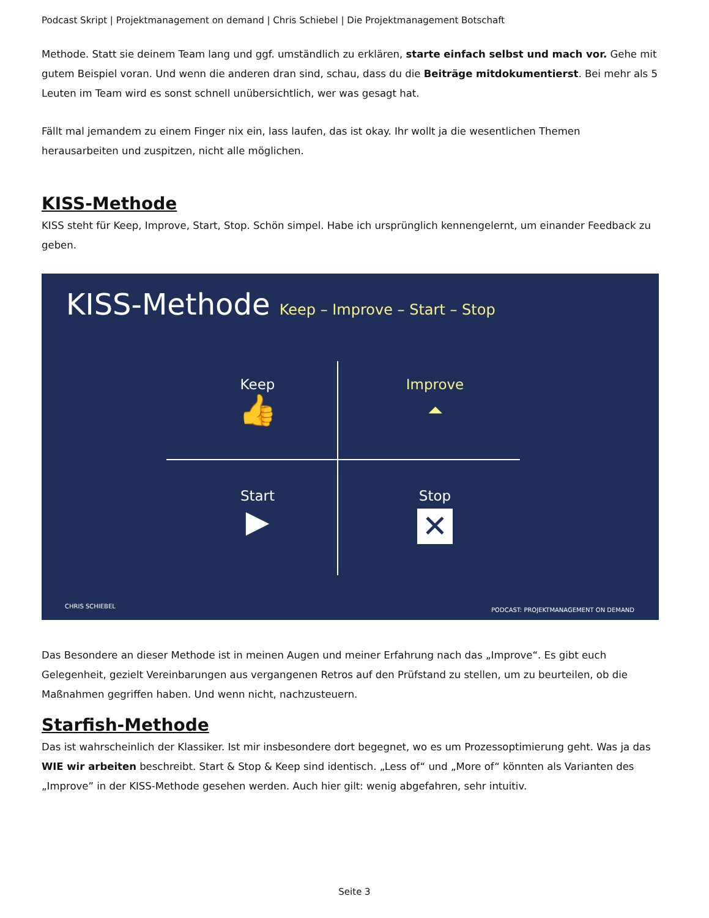Podcast Skript | Projektmanagement on demand | Chris Schiebel | Die Projektmanagement Botschaft
Methode. Statt sie deinem Team lang und ggf. umständlich zu erklären, starte einfach selbst und mach vor. Gehe mit gutem Beispiel voran. Und wenn die anderen dran sind, schau, dass du die Beiträge mitdokumentierst. Bei mehr als 5 Leuten im Team wird es sonst schnell unübersichtlich, wer was gesagt hat.
Fällt mal jemandem zu einem Finger nix ein, lass laufen, das ist okay. Ihr wollt ja die wesentlichen Themen herausarbeiten und zuspitzen, nicht alle möglichen.
KISS-Methode
KISS steht für Keep, Improve, Start, Stop. Schön simpel. Habe ich ursprünglich kennengelernt, um einander Feedback zu geben.
KISS-Methode Keep – Improve – Start – Stop
Keep
👍
Improve
⏶
Start
▶
Stop
✕
CHRIS SCHIEBEL
PODCAST: PROJEKTMANAGEMENT ON DEMAND
Das Besondere an dieser Methode ist in meinen Augen und meiner Erfahrung nach das „Improve“. Es gibt euch Gelegenheit, gezielt Vereinbarungen aus vergangenen Retros auf den Prüfstand zu stellen, um zu beurteilen, ob die Maßnahmen gegriffen haben. Und wenn nicht, nachzusteuern.
Starfish-Methode
Das ist wahrscheinlich der Klassiker. Ist mir insbesondere dort begegnet, wo es um Prozessoptimierung geht. Was ja das WIE wir arbeiten beschreibt. Start & Stop & Keep sind identisch. „Less of“ und „More of“ könnten als Varianten des „Improve” in der KISS-Methode gesehen werden. Auch hier gilt: wenig abgefahren, sehr intuitiv.
Seite 3